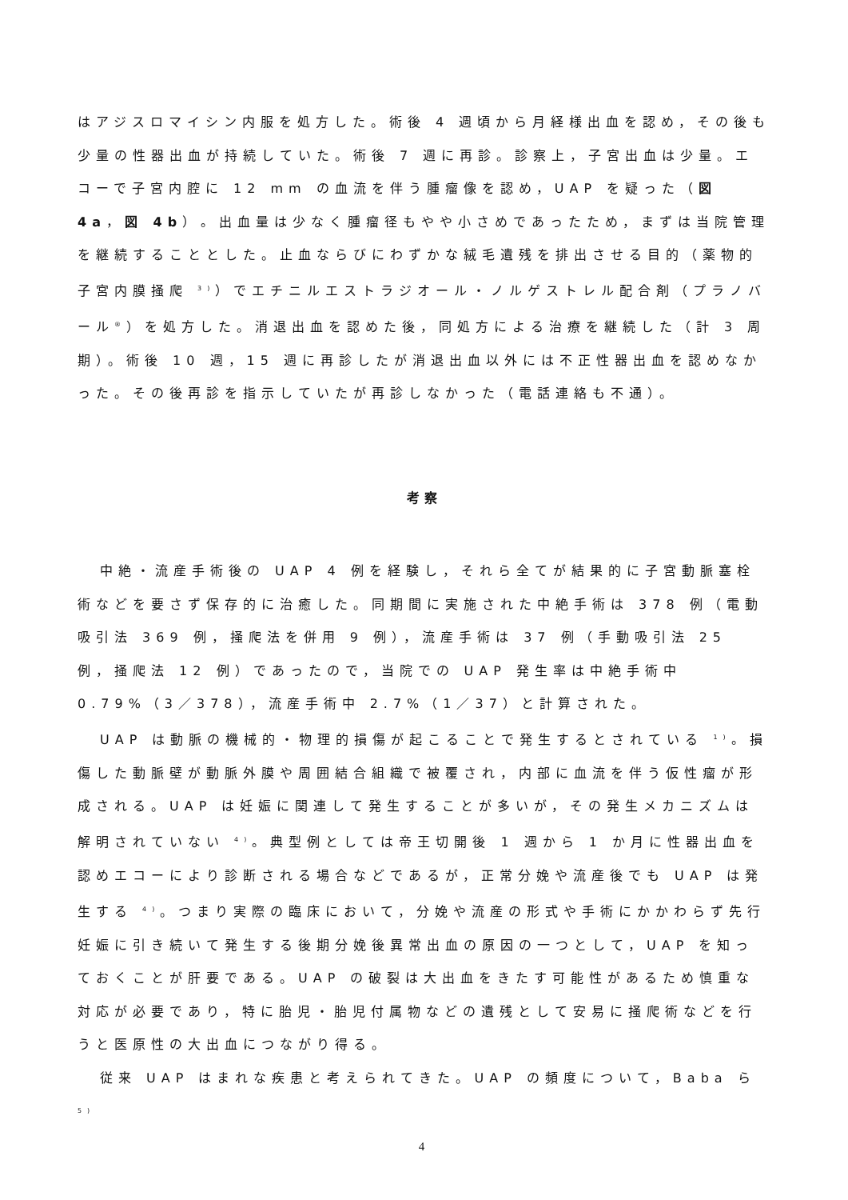はアジスロマイシン内服を処方した。術後 4 週頃から月経様出血を認め，その後も少量の性器出血が持続していた。術後 7 週に再診。診察上，子宮出血は少量。エコーで子宮内腔に 12 mm の血流を伴う腫瘤像を認め，UAP を疑った（図 4a，図 4b）。出血量は少なく腫瘤径もやや小さめであったため，まずは当院管理を継続することとした。止血ならびにわずかな絨毛遺残を排出させる目的（薬物的子宮内膜掻爬 <sup>3)</sup>）でエチニルエストラジオール・ノルゲストレル配合剤（プラノバール<sup>®</sup>）を処方した。消退出血を認めた後，同処方による治療を継続した（計 3 周期）。術後 10 週，15 週に再診したが消退出血以外には不正性器出血を認めなかった。その後再診を指示していたが再診しなかった（電話連絡も不通）。
考察
中絶・流産手術後の UAP 4 例を経験し，それら全てが結果的に子宮動脈塞栓術などを要さず保存的に治癒した。同期間に実施された中絶手術は 378 例（電動吸引法 369 例，掻爬法を併用 9 例），流産手術は 37 例（手動吸引法 25 例，掻爬法 12 例）であったので，当院での UAP 発生率は中絶手術中 0.79%（3／378），流産手術中 2.7%（1／37）と計算された。
UAP は動脈の機械的・物理的損傷が起こることで発生するとされている <sup>1)</sup>。損傷した動脈壁が動脈外膜や周囲結合組織で被覆され，内部に血流を伴う仮性瘤が形成される。UAP は妊娠に関連して発生することが多いが，その発生メカニズムは解明されていない <sup>4)</sup>。典型例としては帝王切開後 1 週から 1 か月に性器出血を認めエコーにより診断される場合などであるが，正常分娩や流産後でも UAP は発生する <sup>4)</sup>。つまり実際の臨床において，分娩や流産の形式や手術にかかわらず先行妊娠に引き続いて発生する後期分娩後異常出血の原因の一つとして，UAP を知っておくことが肝要である。UAP の破裂は大出血をきたす可能性があるため慎重な対応が必要であり，特に胎児・胎児付属物などの遺残として安易に掻爬術などを行うと医原性の大出血につながり得る。
従来 UAP はまれな疾患と考えられてきた。UAP の頻度について，Baba ら <sup>5)</sup>
4